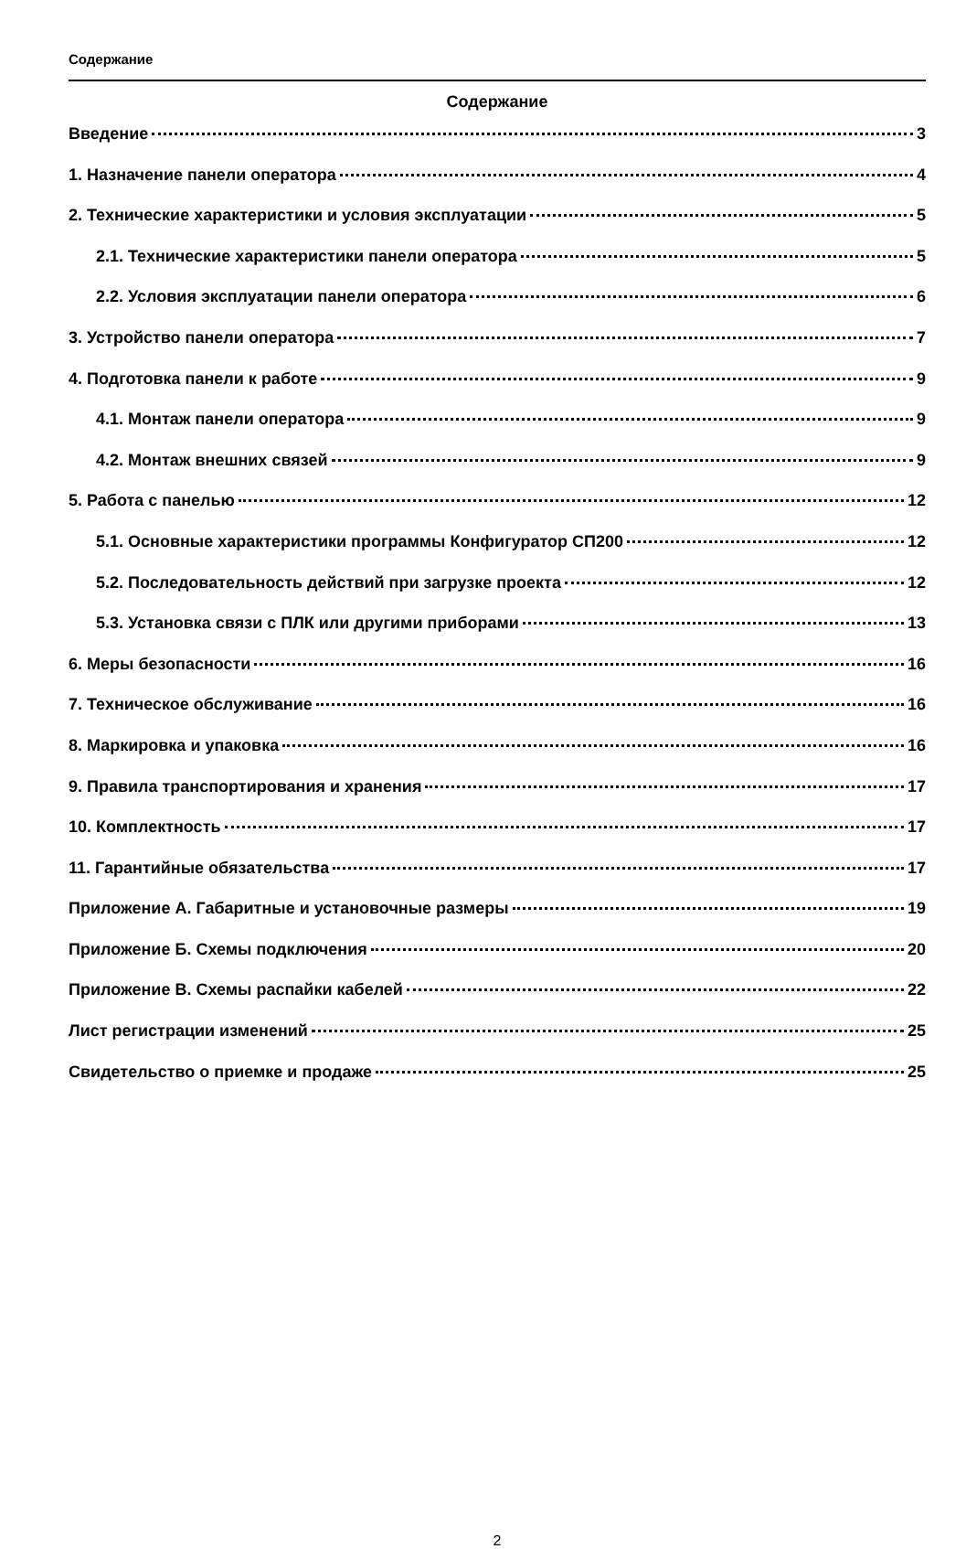Содержание
Содержание
Введение 3
1. Назначение панели оператора 4
2. Технические характеристики и условия эксплуатации 5
2.1. Технические характеристики панели оператора 5
2.2. Условия эксплуатации панели оператора 6
3. Устройство панели оператора 7
4. Подготовка панели к работе 9
4.1. Монтаж панели оператора 9
4.2. Монтаж внешних связей 9
5. Работа с панелью 12
5.1. Основные характеристики программы Конфигуратор СП200 12
5.2. Последовательность действий при загрузке проекта 12
5.3. Установка связи с ПЛК или другими приборами 13
6. Меры безопасности 16
7. Техническое обслуживание 16
8. Маркировка и упаковка 16
9. Правила транспортирования и хранения 17
10. Комплектность 17
11. Гарантийные обязательства 17
Приложение А. Габаритные и установочные размеры 19
Приложение Б. Схемы подключения 20
Приложение В. Схемы распайки кабелей 22
Лист регистрации изменений 25
Свидетельство о приемке и продаже 25
2